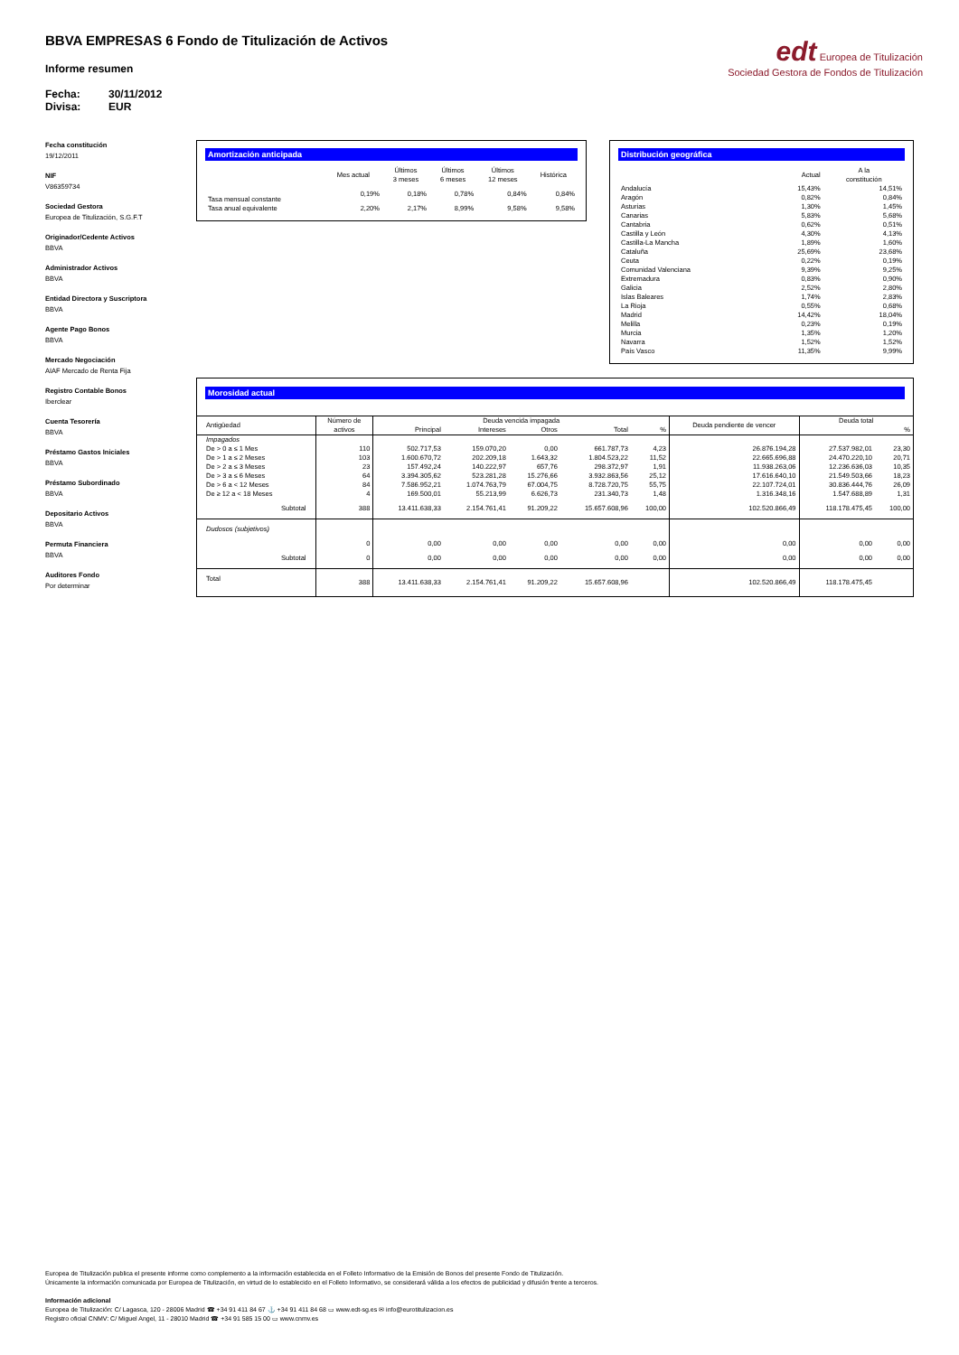BBVA EMPRESAS 6 Fondo de Titulización de Activos
Informe resumen
Fecha: 30/11/2012
Divisa: EUR
edt Europea de Titulización
Sociedad Gestora de Fondos de Titulización
Fecha constitución
19/12/2011
NIF
V86359734
Sociedad Gestora
Europea de Titulización, S.G.F.T
Originador/Cedente Activos
BBVA
Administrador Activos
BBVA
Entidad Directora y Suscriptora
BBVA
Agente Pago Bonos
BBVA
Mercado Negociación
AIAF Mercado de Renta Fija
Registro Contable Bonos
Iberclear
Cuenta Tesorería
BBVA
Préstamo Gastos Iniciales
BBVA
Préstamo Subordinado
BBVA
Depositario Activos
BBVA
Permuta Financiera
BBVA
Auditores Fondo
Por determinar
Amortización anticipada
| | Mes actual | Últimos 3 meses | Últimos 6 meses | Últimos 12 meses | Histórica |
| --- | --- | --- | --- | --- | --- |
| Tasa mensual constante | 0,19% | 0,18% | 0,78% | 0,84% | 0,84% |
| Tasa anual equivalente | 2,20% | 2,17% | 8,99% | 9,58% | 9,58% |
Distribución geográfica
| | Actual | A la constitución |
| --- | --- | --- |
| Andalucía | 15,43% | 14,51% |
| Aragón | 0,82% | 0,84% |
| Asturias | 1,30% | 1,45% |
| Canarias | 5,83% | 5,68% |
| Cantabria | 0,62% | 0,51% |
| Castilla y León | 4,30% | 4,13% |
| Castilla-La Mancha | 1,89% | 1,60% |
| Cataluña | 25,69% | 23,68% |
| Ceuta | 0,22% | 0,19% |
| Comunidad Valenciana | 9,39% | 9,25% |
| Extremadura | 0,83% | 0,90% |
| Galicia | 2,52% | 2,80% |
| Islas Baleares | 1,74% | 2,83% |
| La Rioja | 0,55% | 0,68% |
| Madrid | 14,42% | 18,04% |
| Melilla | 0,23% | 0,19% |
| Murcia | 1,35% | 1,20% |
| Navarra | 1,52% | 1,52% |
| País Vasco | 11,35% | 9,99% |
Morosidad actual
| Antigüedad | Número de activos | Deuda vencida impagada | | | | | Deuda pendiente de vencer | Deuda total | |
| --- | --- | --- | --- | --- | --- | --- | --- | --- | --- |
| | | Principal | Intereses | Otros | Total | % | | | % |
| Impagados | | | | | | | | | |
| De > 0 a ≤ 1 Mes | 110 | 502.717,53 | 159.070,20 | 0,00 | 661.787,73 | 4,23 | 26.876.194,28 | 27.537.982,01 | 23,30 |
| De > 1 a ≤ 2 Meses | 103 | 1.600.670,72 | 202.209,18 | 1.643,32 | 1.804.523,22 | 11,52 | 22.665.696,88 | 24.470.220,10 | 20,71 |
| De > 2 a ≤ 3 Meses | 23 | 157.492,24 | 140.222,97 | 657,76 | 298.372,97 | 1,91 | 11.938.263,06 | 12.236.636,03 | 10,35 |
| De > 3 a ≤ 6 Meses | 64 | 3.394.305,62 | 523.281,28 | 15.276,66 | 3.932.863,56 | 25,12 | 17.616.640,10 | 21.549.503,66 | 18,23 |
| De > 6 a < 12 Meses | 84 | 7.586.952,21 | 1.074.763,79 | 67.004,75 | 8.728.720,75 | 55,75 | 22.107.724,01 | 30.836.444,76 | 26,09 |
| De ≥ 12 a < 18 Meses | 4 | 169.500,01 | 55.213,99 | 6.626,73 | 231.340,73 | 1,48 | 1.316.348,16 | 1.547.688,89 | 1,31 |
| Subtotal | 388 | 13.411.638,33 | 2.154.761,41 | 91.209,22 | 15.657.608,96 | 100,00 | 102.520.866,49 | 118.178.475,45 | 100,00 |
| Dudosos (subjetivos) | | | | | | | | | |
| | 0 | 0,00 | 0,00 | 0,00 | 0,00 | 0,00 | 0,00 | 0,00 | 0,00 |
| Subtotal | 0 | 0,00 | 0,00 | 0,00 | 0,00 | 0,00 | 0,00 | 0,00 | 0,00 |
| Total | 388 | 13.411.638,33 | 2.154.761,41 | 91.209,22 | 15.657.608,96 | | 102.520.866,49 | 118.178.475,45 | |
Europea de Titulización publica el presente informe como complemento a la información establecida en el Folleto Informativo de la Emisión de Bonos del presente Fondo de Titulización.
Únicamente la información comunicada por Europea de Titulización, en virtud de lo establecido en el Folleto Informativo, se considerará válida a los efectos de publicidad y difusión frente a terceros.
Información adicional
Europea de Titulización: C/ Lagasca, 120 - 28006 Madrid ☎ +34 91 411 84 67 ⚓ +34 91 411 84 68 ▭ www.edt-sg.es ✉ info@eurotitulizacion.es
Registro oficial CNMV: C/ Miguel Angel, 11 - 28010 Madrid ☎ +34 91 585 15 00 ▭ www.cnmv.es